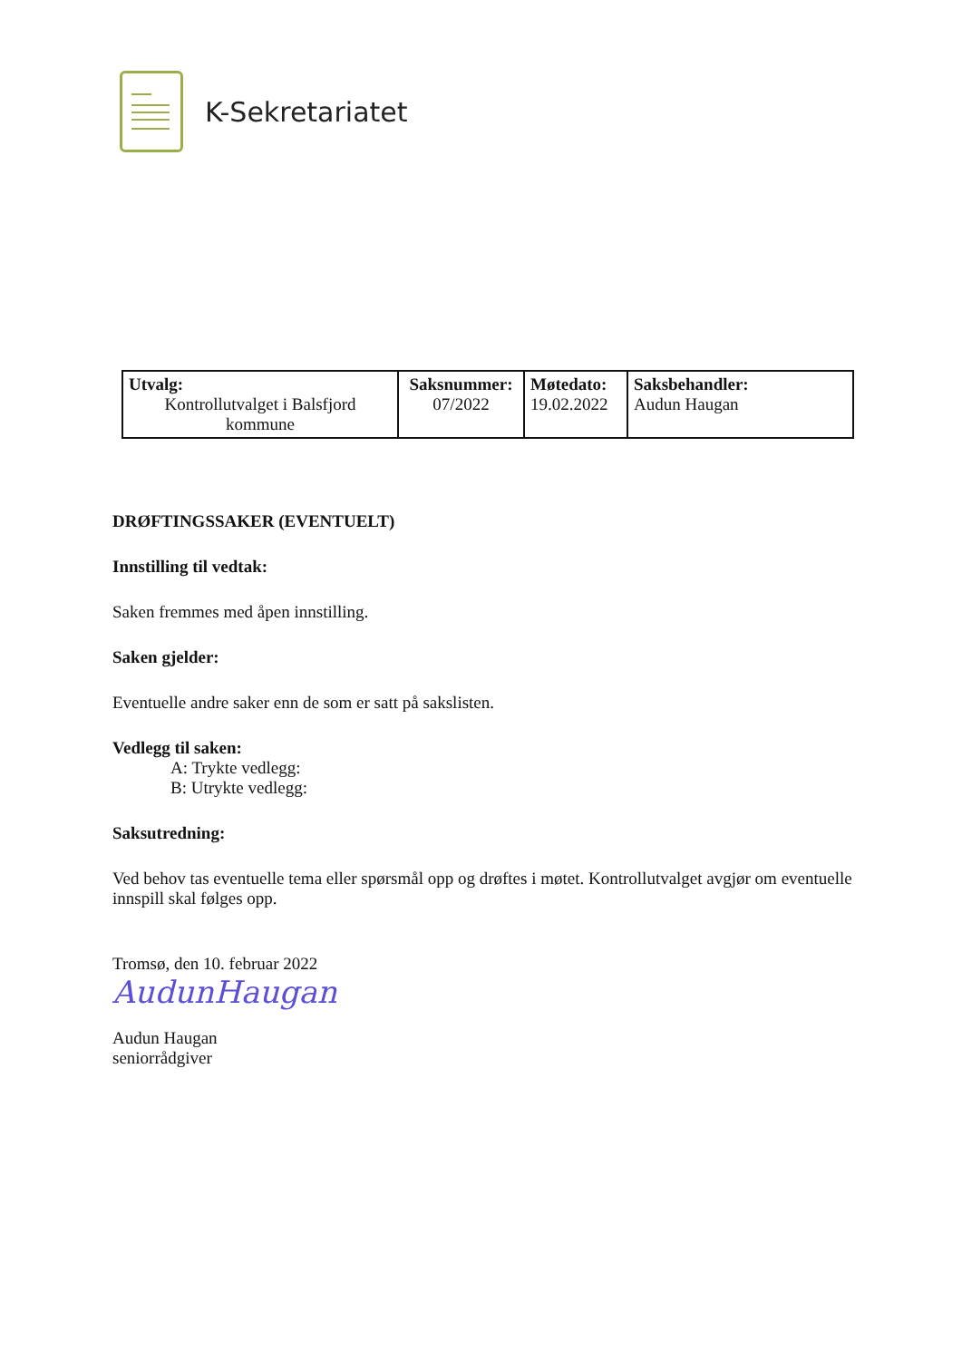K-Sekretariatet
| Utvalg: Kontrollutvalget i Balsfjord kommune | Saksnummer: 07/2022 | Møtedato: 19.02.2022 | Saksbehandler: Audun Haugan |
DRØFTINGSSAKER (EVENTUELT)
Innstilling til vedtak:
Saken fremmes med åpen innstilling.
Saken gjelder:
Eventuelle andre saker enn de som er satt på sakslisten.
Vedlegg til saken:
A: Trykte vedlegg:
B: Utrykte vedlegg:
Saksutredning:
Ved behov tas eventuelle tema eller spørsmål opp og drøftes i møtet. Kontrollutvalget avgjør om eventuelle innspill skal følges opp.
Tromsø, den 10. februar 2022
AudunHaugan
Audun Haugan
seniorrådgiver